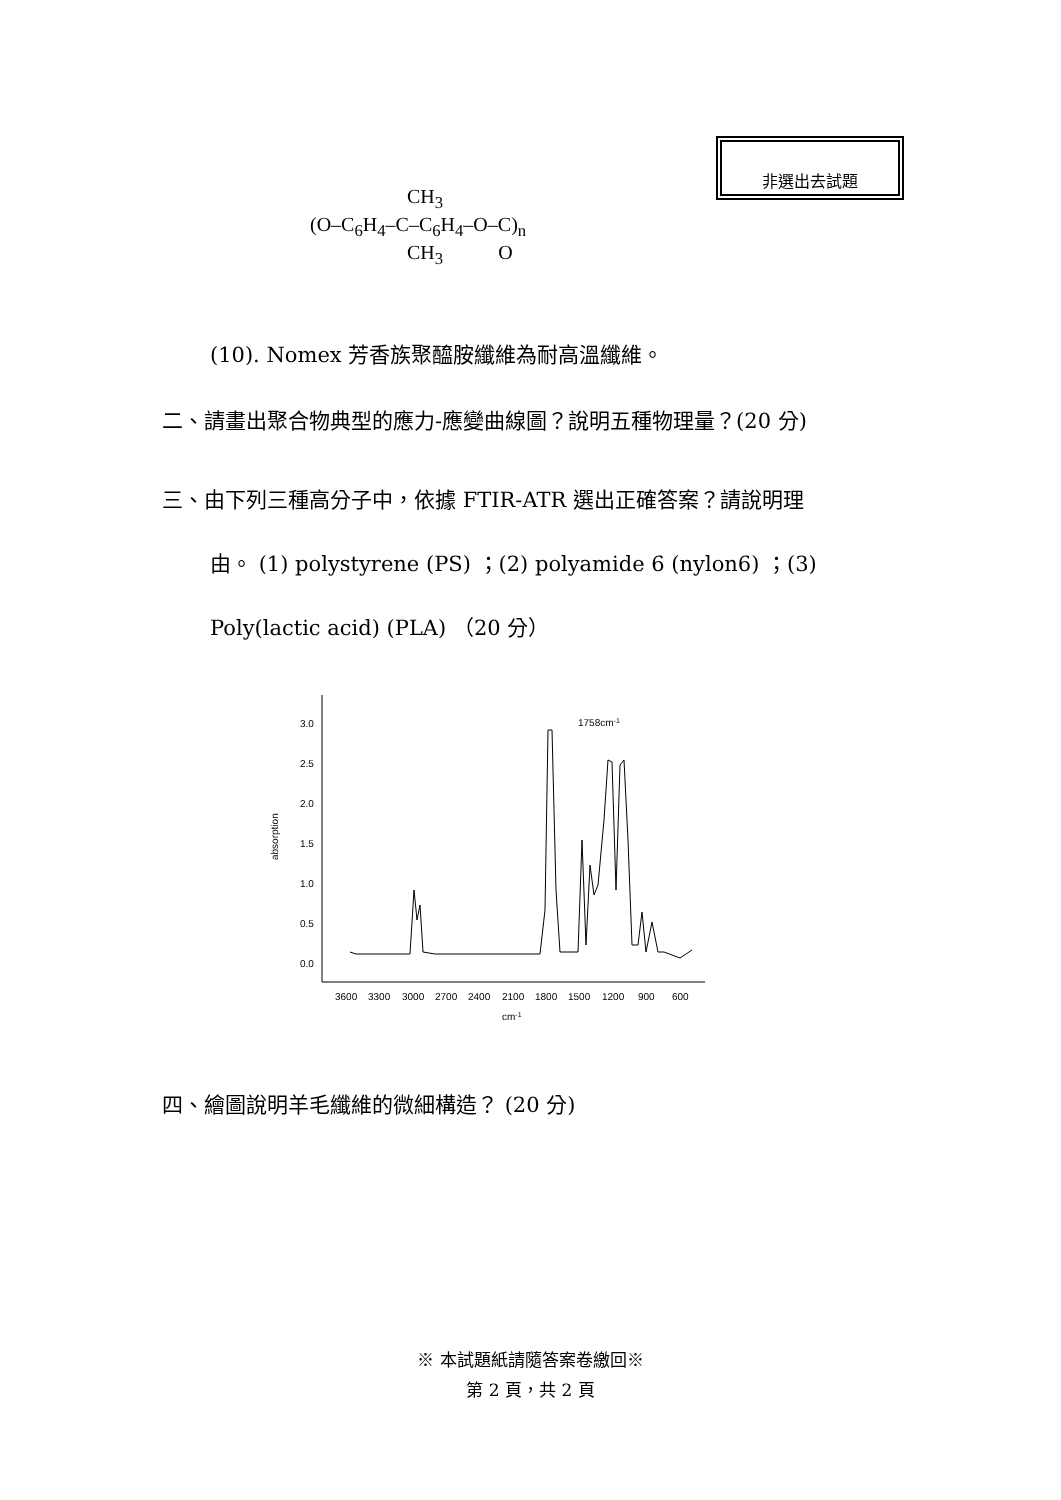非選出去試題
CH<sub>3</sub>
(O–C<sub>6</sub>H<sub>4</sub>–C–C<sub>6</sub>H<sub>4</sub>–O–C)<sub>n</sub>
CH<sub>3</sub> O
(10). Nomex 芳香族聚醯胺纖維為耐高溫纖維。
二、請畫出聚合物典型的應力-應變曲線圖？說明五種物理量？(20 分)
三、由下列三種高分子中，依據 FTIR-ATR 選出正確答案？請說明理
由。 (1) polystyrene (PS) ；(2) polyamide 6 (nylon6) ；(3)
Poly(lactic acid) (PLA) （20 分）
0.0
0.5
1.0
1.5
2.0
2.5
3.0
absorption
3600
3300
3000
2700
2400
2100
1800
1500
1200
900
600
cm-1
1758cm-1
四、繪圖說明羊毛纖維的微細構造？ (20 分)
※ 本試題紙請隨答案卷繳回※
第 2 頁，共 2 頁